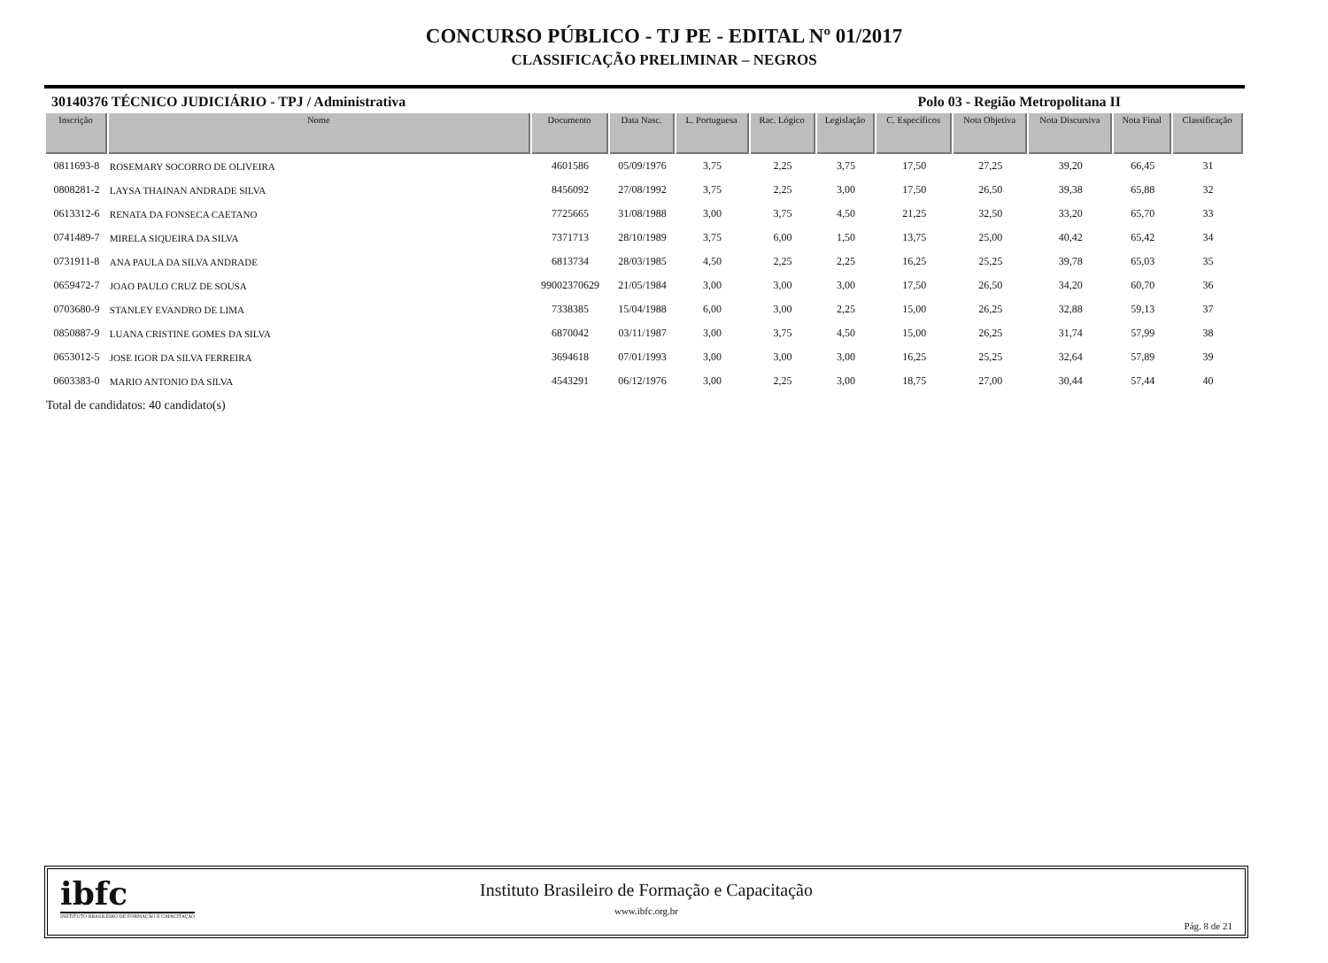CONCURSO PÚBLICO - TJ PE - EDITAL Nº 01/2017
CLASSIFICAÇÃO PRELIMINAR – NEGROS
30140376 TÉCNICO JUDICIÁRIO - TPJ / Administrativa Polo 03 - Região Metropolitana II
| Inscrição | Nome | Documento | Data Nasc. | L. Portuguesa | Rac. Lógico | Legislação | C. Específicos | Nota Objetiva | Nota Discursiva | Nota Final | Classificação |
| --- | --- | --- | --- | --- | --- | --- | --- | --- | --- | --- | --- |
| 0811693-8 | ROSEMARY SOCORRO DE OLIVEIRA | 4601586 | 05/09/1976 | 3,75 | 2,25 | 3,75 | 17,50 | 27,25 | 39,20 | 66,45 | 31 |
| 0808281-2 | LAYSA THAINAN ANDRADE SILVA | 8456092 | 27/08/1992 | 3,75 | 2,25 | 3,00 | 17,50 | 26,50 | 39,38 | 65,88 | 32 |
| 0613312-6 | RENATA DA FONSECA CAETANO | 7725665 | 31/08/1988 | 3,00 | 3,75 | 4,50 | 21,25 | 32,50 | 33,20 | 65,70 | 33 |
| 0741489-7 | MIRELA SIQUEIRA DA SILVA | 7371713 | 28/10/1989 | 3,75 | 6,00 | 1,50 | 13,75 | 25,00 | 40,42 | 65,42 | 34 |
| 0731911-8 | ANA PAULA DA SILVA ANDRADE | 6813734 | 28/03/1985 | 4,50 | 2,25 | 2,25 | 16,25 | 25,25 | 39,78 | 65,03 | 35 |
| 0659472-7 | JOAO PAULO CRUZ DE SOUSA | 99002370629 | 21/05/1984 | 3,00 | 3,00 | 3,00 | 17,50 | 26,50 | 34,20 | 60,70 | 36 |
| 0703680-9 | STANLEY EVANDRO DE LIMA | 7338385 | 15/04/1988 | 6,00 | 3,00 | 2,25 | 15,00 | 26,25 | 32,88 | 59,13 | 37 |
| 0850887-9 | LUANA CRISTINE GOMES DA SILVA | 6870042 | 03/11/1987 | 3,00 | 3,75 | 4,50 | 15,00 | 26,25 | 31,74 | 57,99 | 38 |
| 0653012-5 | JOSE IGOR DA SILVA FERREIRA | 3694618 | 07/01/1993 | 3,00 | 3,00 | 3,00 | 16,25 | 25,25 | 32,64 | 57,89 | 39 |
| 0603383-0 | MARIO ANTONIO DA SILVA | 4543291 | 06/12/1976 | 3,00 | 2,25 | 3,00 | 18,75 | 27,00 | 30,44 | 57,44 | 40 |
Total de candidatos: 40 candidato(s)
ibfc
INSTITUTO BRASILEIRO DE FORMAÇÃO E CAPACITAÇÃO
Instituto Brasileiro de Formação e Capacitação
www.ibfc.org.br
Pág. 8 de 21